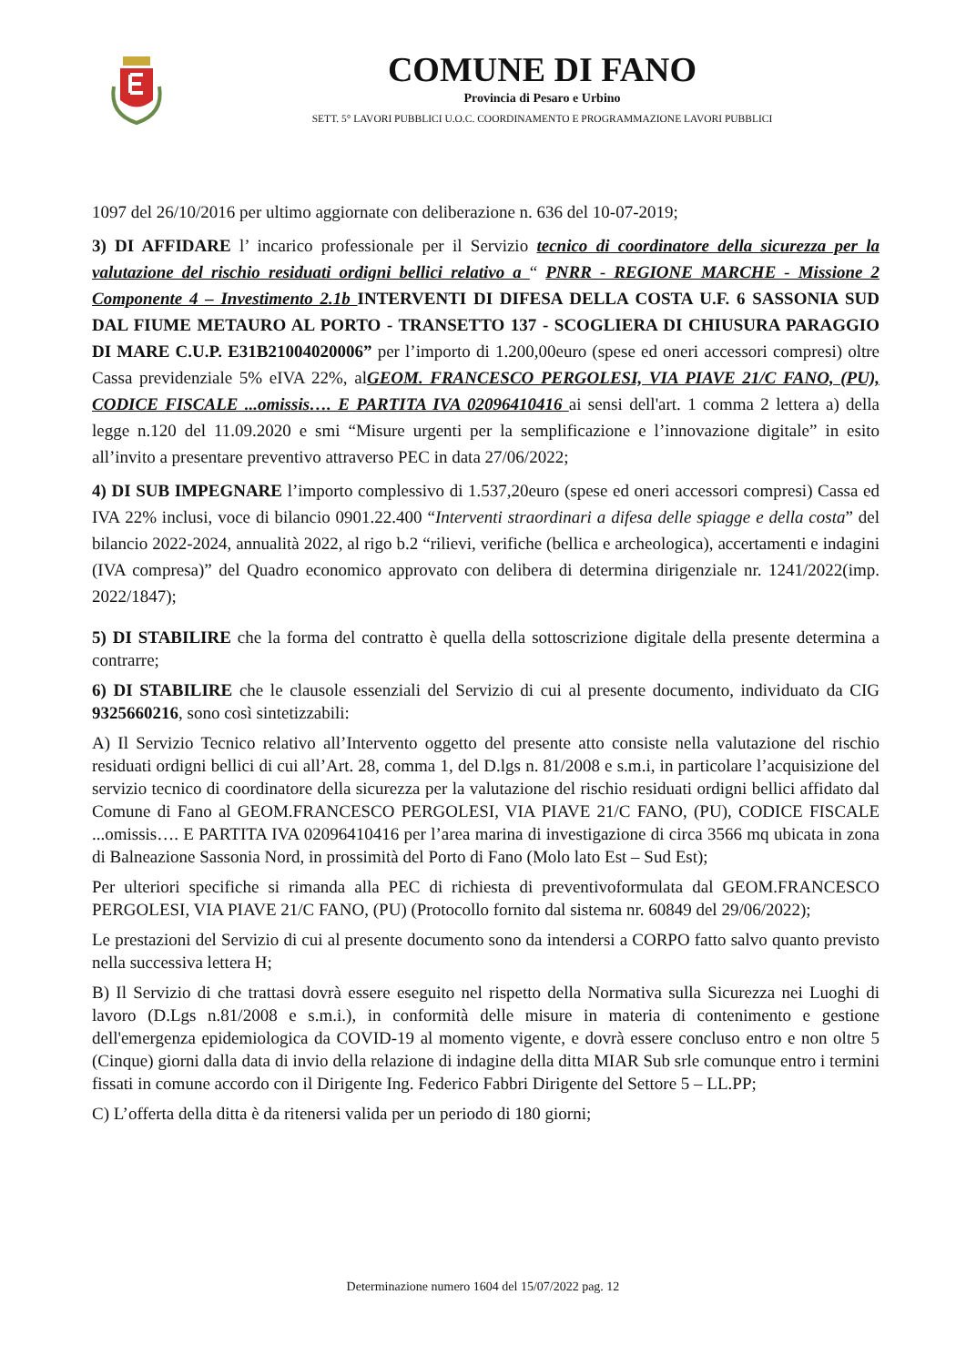COMUNE DI FANO
Provincia di Pesaro e Urbino
SETT. 5° LAVORI PUBBLICI U.O.C. COORDINAMENTO E PROGRAMMAZIONE LAVORI PUBBLICI
1097 del 26/10/2016 per ultimo aggiornate con deliberazione n. 636 del 10-07-2019;
3) DI AFFIDARE l’ incarico professionale per il Servizio tecnico di coordinatore della sicurezza per la valutazione del rischio residuati ordigni bellici relativo a “ PNRR - REGIONE MARCHE - Missione 2 Componente 4 – Investimento 2.1b INTERVENTI DI DIFESA DELLA COSTA U.F. 6 SASSONIA SUD DAL FIUME METAURO AL PORTO - TRANSETTO 137 - SCOGLIERA DI CHIUSURA PARAGGIO DI MARE C.U.P. E31B21004020006” per l’importo di 1.200,00euro (spese ed oneri accessori compresi) oltre Cassa previdenziale 5% eIVA 22%, alGEOM. FRANCESCO PERGOLESI, VIA PIAVE 21/C FANO, (PU), CODICE FISCALE ...omissis…. E PARTITA IVA 02096410416 ai sensi dell'art. 1 comma 2 lettera a) della legge n.120 del 11.09.2020 e smi “Misure urgenti per la semplificazione e l’innovazione digitale” in esito all’invito a presentare preventivo attraverso PEC in data 27/06/2022;
4) DI SUB IMPEGNARE l’importo complessivo di 1.537,20euro (spese ed oneri accessori compresi) Cassa ed IVA 22% inclusi, voce di bilancio 0901.22.400 “Interventi straordinari a difesa delle spiagge e della costa” del bilancio 2022-2024, annualità 2022, al rigo b.2 “rilievi, verifiche (bellica e archeologica), accertamenti e indagini (IVA compresa)” del Quadro economico approvato con delibera di determina dirigenziale nr. 1241/2022(imp. 2022/1847);
5) DI STABILIRE che la forma del contratto è quella della sottoscrizione digitale della presente determina a contrarre;
6) DI STABILIRE che le clausole essenziali del Servizio di cui al presente documento, individuato da CIG 9325660216, sono così sintetizzabili:
A) Il Servizio Tecnico relativo all’Intervento oggetto del presente atto consiste nella valutazione del rischio residuati ordigni bellici di cui all’Art. 28, comma 1, del D.lgs n. 81/2008 e s.m.i, in particolare l’acquisizione del servizio tecnico di coordinatore della sicurezza per la valutazione del rischio residuati ordigni bellici affidato dal Comune di Fano al GEOM.FRANCESCO PERGOLESI, VIA PIAVE 21/C FANO, (PU), CODICE FISCALE ...omissis…. E PARTITA IVA 02096410416 per l’area marina di investigazione di circa 3566 mq ubicata in zona di Balneazione Sassonia Nord, in prossimità del Porto di Fano (Molo lato Est – Sud Est);
Per ulteriori specifiche si rimanda alla PEC di richiesta di preventivoformulata dal GEOM.FRANCESCO PERGOLESI, VIA PIAVE 21/C FANO, (PU) (Protocollo fornito dal sistema nr. 60849 del 29/06/2022);
Le prestazioni del Servizio di cui al presente documento sono da intendersi a CORPO fatto salvo quanto previsto nella successiva lettera H;
B) Il Servizio di che trattasi dovrà essere eseguito nel rispetto della Normativa sulla Sicurezza nei Luoghi di lavoro (D.Lgs n.81/2008 e s.m.i.), in conformità delle misure in materia di contenimento e gestione dell'emergenza epidemiologica da COVID-19 al momento vigente, e dovrà essere concluso entro e non oltre 5 (Cinque) giorni dalla data di invio della relazione di indagine della ditta MIAR Sub srle comunque entro i termini fissati in comune accordo con il Dirigente Ing. Federico Fabbri Dirigente del Settore 5 – LL.PP;
C) L’offerta della ditta è da ritenersi valida per un periodo di 180 giorni;
Determinazione numero 1604 del 15/07/2022 pag. 12